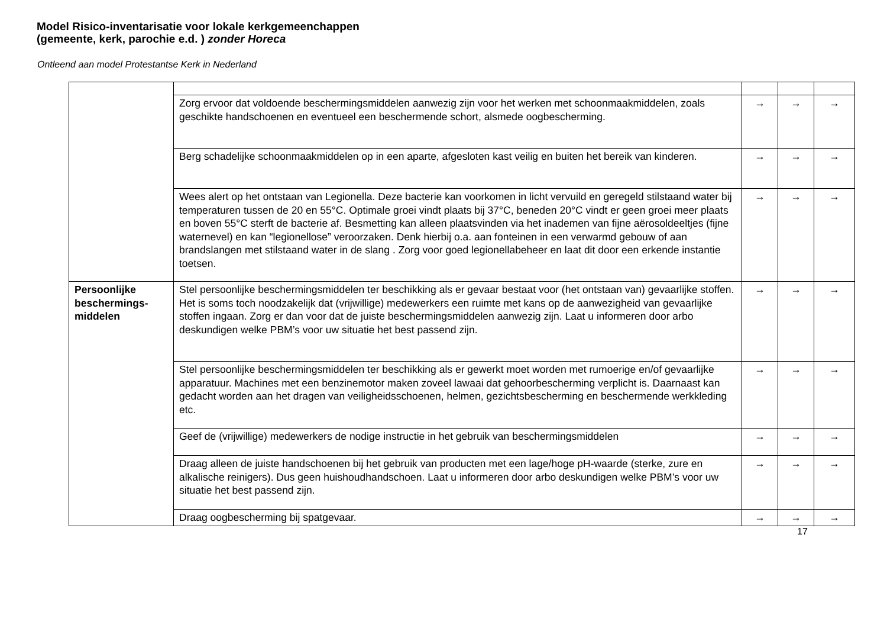Model Risico-inventarisatie voor lokale kerkgemeenchappen (gemeente, kerk, parochie e.d. ) zonder Horeca
Ontleend aan model Protestantse Kerk in Nederland
| | Zorg ervoor dat voldoende beschermingsmiddelen aanwezig zijn voor het werken met schoonmaakmiddelen, zoals geschikte handschoenen en eventueel een beschermende schort, alsmede oogbescherming. | → | → | → |
| | Berg schadelijke schoonmaakmiddelen op in een aparte, afgesloten kast veilig en buiten het bereik van kinderen. | → | → | → |
| | Wees alert op het ontstaan van Legionella. Deze bacterie kan voorkomen in licht vervuild en geregeld stilstaand water bij temperaturen tussen de 20 en 55°C. Optimale groei vindt plaats bij 37°C, beneden 20°C vindt er geen groei meer plaats en boven 55°C sterft de bacterie af. Besmetting kan alleen plaatsvinden via het inademen van fijne aërosoldeeltjes (fijne waternevel) en kan “legionellose” veroorzaken. Denk hierbij o.a. aan fonteinen in een verwarmd gebouw of aan brandslangen met stilstaand water in de slang . Zorg voor goed legionellabeheer en laat dit door een erkende instantie toetsen. | → | → | → |
| Persoonlijke beschermings-middelen | Stel persoonlijke beschermingsmiddelen ter beschikking als er gevaar bestaat voor (het ontstaan van) gevaarlijke stoffen. Het is soms toch noodzakelijk dat (vrijwillige) medewerkers een ruimte met kans op de aanwezigheid van gevaarlijke stoffen ingaan. Zorg er dan voor dat de juiste beschermingsmiddelen aanwezig zijn. Laat u informeren door arbo deskundigen welke PBM’s voor uw situatie het best passend zijn. | → | → | → |
| | Stel persoonlijke beschermingsmiddelen ter beschikking als er gewerkt moet worden met rumoerige en/of gevaarlijke apparatuur. Machines met een benzinemotor maken zoveel lawaai dat gehoorbescherming verplicht is. Daarnaast kan gedacht worden aan het dragen van veiligheidsschoenen, helmen, gezichtsbescherming en beschermende werkkleding etc. | → | → | → |
| | Geef de (vrijwillige) medewerkers de nodige instructie in het gebruik van beschermingsmiddelen | → | → | → |
| | Draag alleen de juiste handschoenen bij het gebruik van producten met een lage/hoge pH-waarde (sterke, zure en alkalische reinigers). Dus geen huishoudhandschoen. Laat u informeren door arbo deskundigen welke PBM’s voor uw situatie het best passend zijn. | → | → | → |
| | Draag oogbescherming bij spatgevaar. | → | → | → |
17